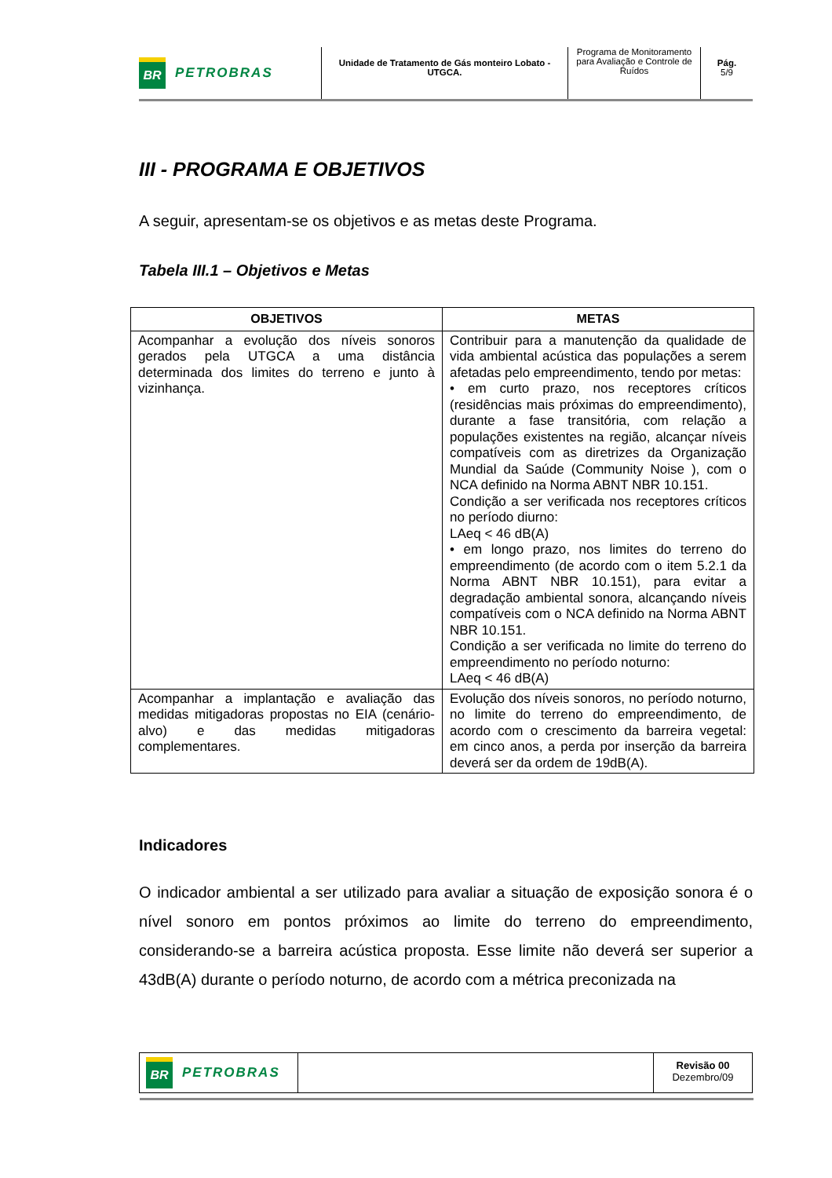BR
PETROBRAS
Unidade de Tratamento de Gás monteiro Lobato - UTGCA.
Programa de Monitoramento para Avaliação e Controle de Ruídos
Pág.
5/9
III - PROGRAMA E OBJETIVOS
A seguir, apresentam-se os objetivos e as metas deste Programa.
Tabela III.1 – Objetivos e Metas
| OBJETIVOS | METAS |
| --- | --- |
| Acompanhar a evolução dos níveis sonoros gerados pela UTGCA a uma distância determinada dos limites do terreno e junto à vizinhança. | Contribuir para a manutenção da qualidade de vida ambiental acústica das populações a serem afetadas pelo empreendimento, tendo por metas: • em curto prazo, nos receptores críticos (residências mais próximas do empreendimento), durante a fase transitória, com relação a populações existentes na região, alcançar níveis compatíveis com as diretrizes da Organização Mundial da Saúde (Community Noise ), com o NCA definido na Norma ABNT NBR 10.151. Condição a ser verificada nos receptores críticos no período diurno: LAeq < 46 dB(A) • em longo prazo, nos limites do terreno do empreendimento (de acordo com o item 5.2.1 da Norma ABNT NBR 10.151), para evitar a degradação ambiental sonora, alcançando níveis compatíveis com o NCA definido na Norma ABNT NBR 10.151. Condição a ser verificada no limite do terreno do empreendimento no período noturno: LAeq < 46 dB(A) |
| Acompanhar a implantação e avaliação das medidas mitigadoras propostas no EIA (cenário-alvo) e das medidas mitigadoras complementares. | Evolução dos níveis sonoros, no período noturno, no limite do terreno do empreendimento, de acordo com o crescimento da barreira vegetal: em cinco anos, a perda por inserção da barreira deverá ser da ordem de 19dB(A). |
Indicadores
O indicador ambiental a ser utilizado para avaliar a situação de exposição sonora é o nível sonoro em pontos próximos ao limite do terreno do empreendimento, considerando-se a barreira acústica proposta. Esse limite não deverá ser superior a 43dB(A) durante o período noturno, de acordo com a métrica preconizada na
BR
PETROBRAS
Revisão 00
Dezembro/09